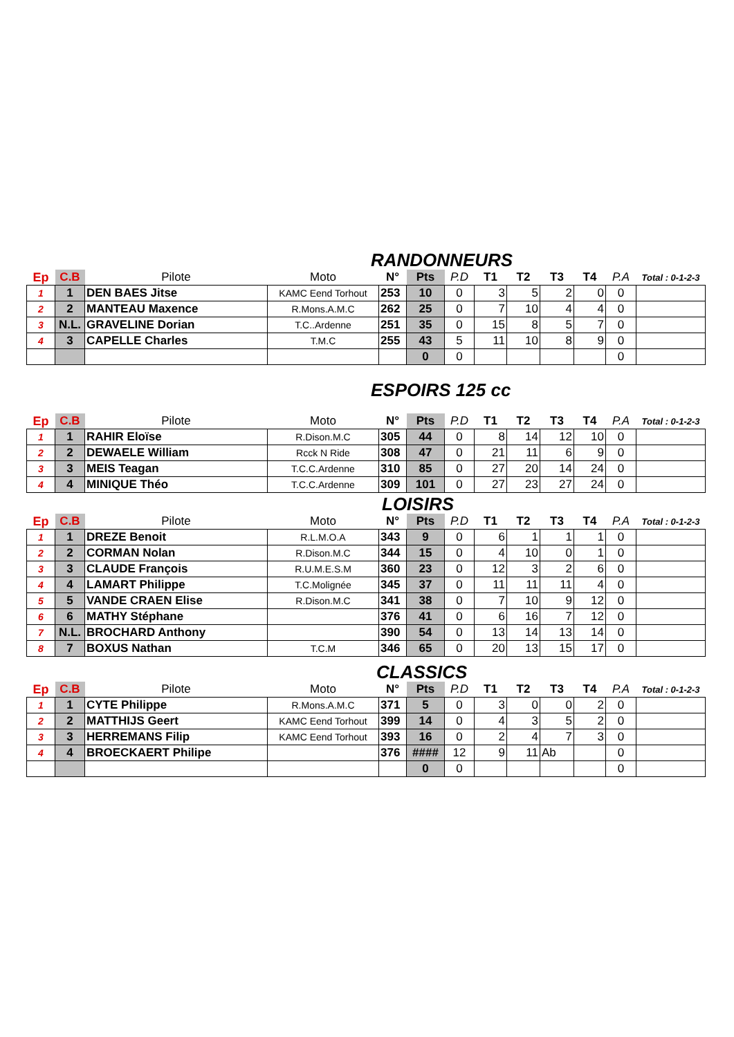RANDONNEURS
| Ep | C.B | Pilote | Moto | N° | Pts | P.D | T1 | T2 | T3 | T4 | P.A | Total : 0-1-2-3 |
| --- | --- | --- | --- | --- | --- | --- | --- | --- | --- | --- | --- | --- |
| 1 | 1 | DEN BAES Jitse | KAMC Eend Torhout | 253 | 10 | 0 | 3 | 5 | 2 | 0 | 0 | |
| 2 | 2 | MANTEAU Maxence | R.Mons.A.M.C | 262 | 25 | 0 | 7 | 10 | 4 | 4 | 0 | |
| 3 | N.L. | GRAVELINE Dorian | T.C..Ardenne | 251 | 35 | 0 | 15 | 8 | 5 | 7 | 0 | |
| 4 | 3 | CAPELLE Charles | T.M.C | 255 | 43 | 5 | 11 | 10 | 8 | 9 | 0 | |
| | | | | | 0 | 0 | | | | | 0 | |
ESPOIRS 125 cc
| Ep | C.B | Pilote | Moto | N° | Pts | P.D | T1 | T2 | T3 | T4 | P.A | Total : 0-1-2-3 |
| --- | --- | --- | --- | --- | --- | --- | --- | --- | --- | --- | --- | --- |
| 1 | 1 | RAHIR Eloïse | R.Dison.M.C | 305 | 44 | 0 | 8 | 14 | 12 | 10 | 0 | |
| 2 | 2 | DEWAELE William | Rcck N Ride | 308 | 47 | 0 | 21 | 11 | 6 | 9 | 0 | |
| 3 | 3 | MEIS Teagan | T.C.C.Ardenne | 310 | 85 | 0 | 27 | 20 | 14 | 24 | 0 | |
| 4 | 4 | MINIQUE Théo | T.C.C.Ardenne | 309 | 101 | 0 | 27 | 23 | 27 | 24 | 0 | |
LOISIRS
| Ep | C.B | Pilote | Moto | N° | Pts | P.D | T1 | T2 | T3 | T4 | P.A | Total : 0-1-2-3 |
| --- | --- | --- | --- | --- | --- | --- | --- | --- | --- | --- | --- | --- |
| 1 | 1 | DREZE Benoit | R.L.M.O.A | 343 | 9 | 0 | 6 | 1 | 1 | 1 | 0 | |
| 2 | 2 | CORMAN Nolan | R.Dison.M.C | 344 | 15 | 0 | 4 | 10 | 0 | 1 | 0 | |
| 3 | 3 | CLAUDE François | R.U.M.E.S.M | 360 | 23 | 0 | 12 | 3 | 2 | 6 | 0 | |
| 4 | 4 | LAMART Philippe | T.C.Molignée | 345 | 37 | 0 | 11 | 11 | 11 | 4 | 0 | |
| 5 | 5 | VANDE CRAEN Elise | R.Dison.M.C | 341 | 38 | 0 | 7 | 10 | 9 | 12 | 0 | |
| 6 | 6 | MATHY Stéphane | | 376 | 41 | 0 | 6 | 16 | 7 | 12 | 0 | |
| 7 | N.L. | BROCHARD Anthony | | 390 | 54 | 0 | 13 | 14 | 13 | 14 | 0 | |
| 8 | 7 | BOXUS Nathan | T.C.M | 346 | 65 | 0 | 20 | 13 | 15 | 17 | 0 | |
CLASSICS
| Ep | C.B | Pilote | Moto | N° | Pts | P.D | T1 | T2 | T3 | T4 | P.A | Total : 0-1-2-3 |
| --- | --- | --- | --- | --- | --- | --- | --- | --- | --- | --- | --- | --- |
| 1 | 1 | CYTE Philippe | R.Mons.A.M.C | 371 | 5 | 0 | 3 | 0 | 0 | 2 | 0 | |
| 2 | 2 | MATTHIJS Geert | KAMC Eend Torhout | 399 | 14 | 0 | 4 | 3 | 5 | 2 | 0 | |
| 3 | 3 | HERREMANS Filip | KAMC Eend Torhout | 393 | 16 | 0 | 2 | 4 | 7 | 3 | 0 | |
| 4 | 4 | BROECKAERT Philipe | | 376 | #### | 12 | 9 | 11 | Ab | | 0 | |
| | | | | | 0 | 0 | | | | | 0 | |